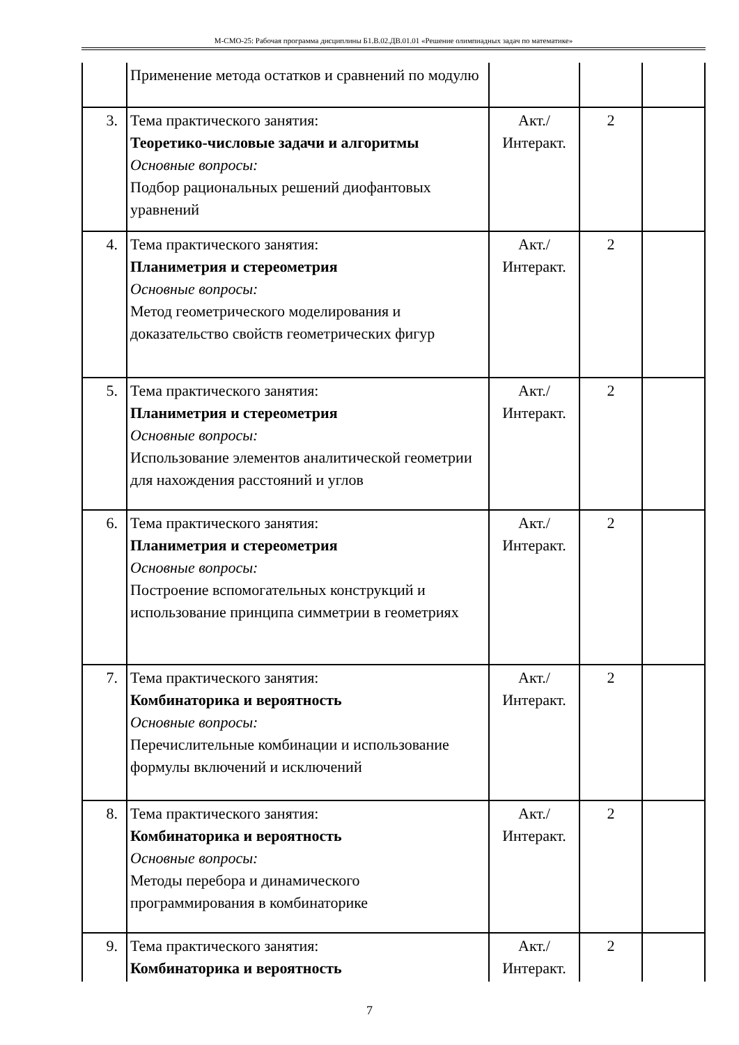М-СМО-25: Рабочая программа дисциплины Б1.В.02.ДВ.01.01 «Решение олимпиадных задач по математике»
| | Применение метода остатков и сравнений по модулю | | | |
| 3. | Тема практического занятия: Теоретико-числовые задачи и алгоритмы Основные вопросы: Подбор рациональных решений диофантовых уравнений | Акт./ Интеракт. | 2 | |
| 4. | Тема практического занятия: Планиметрия и стереометрия Основные вопросы: Метод геометрического моделирования и доказательство свойств геометрических фигур | Акт./ Интеракт. | 2 | |
| 5. | Тема практического занятия: Планиметрия и стереометрия Основные вопросы: Использование элементов аналитической геометрии для нахождения расстояний и углов | Акт./ Интеракт. | 2 | |
| 6. | Тема практического занятия: Планиметрия и стереометрия Основные вопросы: Построение вспомогательных конструкций и использование принципа симметрии в геометриях | Акт./ Интеракт. | 2 | |
| 7. | Тема практического занятия: Комбинаторика и вероятность Основные вопросы: Перечислительные комбинации и использование формулы включений и исключений | Акт./ Интеракт. | 2 | |
| 8. | Тема практического занятия: Комбинаторика и вероятность Основные вопросы: Методы перебора и динамического программирования в комбинаторике | Акт./ Интеракт. | 2 | |
| 9. | Тема практического занятия: Комбинаторика и вероятность | Акт./ Интеракт. | 2 | |
7